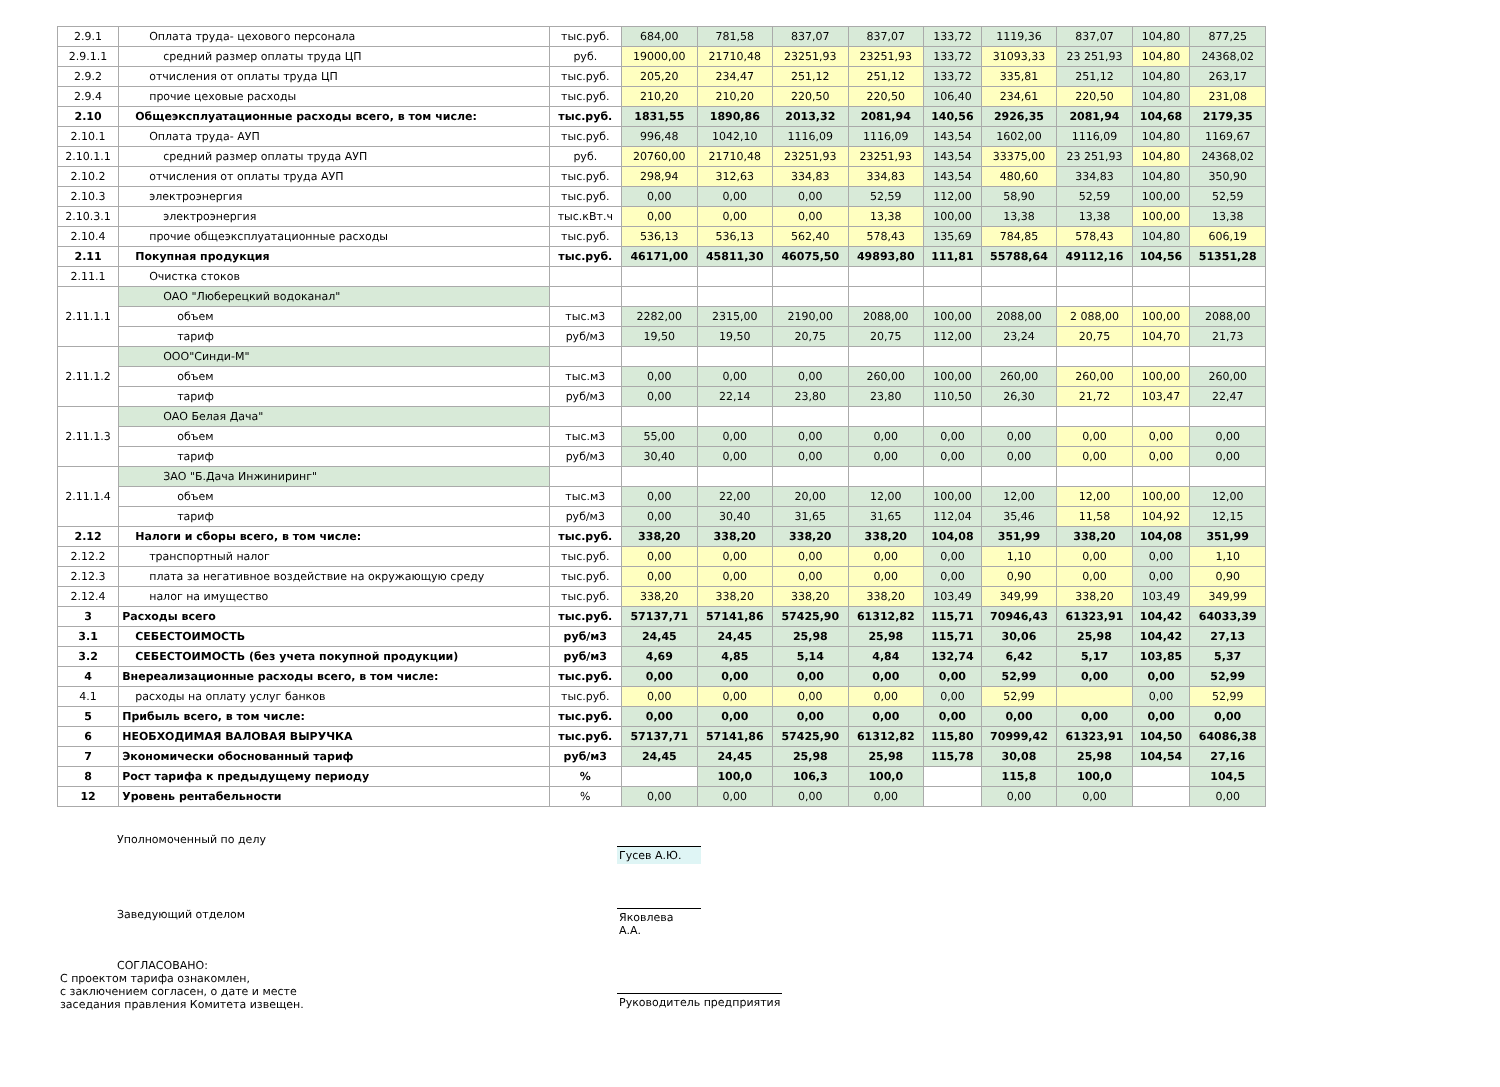| 2.9.1 | Оплата труда- цехового персонала | тыс.руб. | 684,00 | 781,58 | 837,07 | 837,07 | 133,72 | 1119,36 | 837,07 | 104,80 | 877,25 |
| 2.9.1.1 | средний размер оплаты труда ЦП | руб. | 19000,00 | 21710,48 | 23251,93 | 23251,93 | 133,72 | 31093,33 | 23 251,93 | 104,80 | 24368,02 |
| 2.9.2 | отчисления от оплаты труда ЦП | тыс.руб. | 205,20 | 234,47 | 251,12 | 251,12 | 133,72 | 335,81 | 251,12 | 104,80 | 263,17 |
| 2.9.4 | прочие цеховые расходы | тыс.руб. | 210,20 | 210,20 | 220,50 | 220,50 | 106,40 | 234,61 | 220,50 | 104,80 | 231,08 |
| 2.10 | Общеэксплуатационные расходы всего, в том числе: | тыс.руб. | 1831,55 | 1890,86 | 2013,32 | 2081,94 | 140,56 | 2926,35 | 2081,94 | 104,68 | 2179,35 |
| 2.10.1 | Оплата труда- АУП | тыс.руб. | 996,48 | 1042,10 | 1116,09 | 1116,09 | 143,54 | 1602,00 | 1116,09 | 104,80 | 1169,67 |
| 2.10.1.1 | средний размер оплаты труда АУП | руб. | 20760,00 | 21710,48 | 23251,93 | 23251,93 | 143,54 | 33375,00 | 23 251,93 | 104,80 | 24368,02 |
| 2.10.2 | отчисления от оплаты труда АУП | тыс.руб. | 298,94 | 312,63 | 334,83 | 334,83 | 143,54 | 480,60 | 334,83 | 104,80 | 350,90 |
| 2.10.3 | электроэнергия | тыс.руб. | 0,00 | 0,00 | 0,00 | 52,59 | 112,00 | 58,90 | 52,59 | 100,00 | 52,59 |
| 2.10.3.1 | электроэнергия | тыс.кВт.ч | 0,00 | 0,00 | 0,00 | 13,38 | 100,00 | 13,38 | 13,38 | 100,00 | 13,38 |
| 2.10.4 | прочие общеэксплуатационные расходы | тыс.руб. | 536,13 | 536,13 | 562,40 | 578,43 | 135,69 | 784,85 | 578,43 | 104,80 | 606,19 |
| 2.11 | Покупная продукция | тыс.руб. | 46171,00 | 45811,30 | 46075,50 | 49893,80 | 111,81 | 55788,64 | 49112,16 | 104,56 | 51351,28 |
| 2.11.1 | Очистка стоков | | | | | | | | | | |
| 2.11.1.1 | ОАО "Люберецкий водоканал" | | | | | | | | | | |
| | объем | тыс.м3 | 2282,00 | 2315,00 | 2190,00 | 2088,00 | 100,00 | 2088,00 | 2 088,00 | 100,00 | 2088,00 |
| | тариф | руб/м3 | 19,50 | 19,50 | 20,75 | 20,75 | 112,00 | 23,24 | 20,75 | 104,70 | 21,73 |
| 2.11.1.2 | ООО"Синди-М" | | | | | | | | | | |
| | объем | тыс.м3 | 0,00 | 0,00 | 0,00 | 260,00 | 100,00 | 260,00 | 260,00 | 100,00 | 260,00 |
| | тариф | руб/м3 | 0,00 | 22,14 | 23,80 | 23,80 | 110,50 | 26,30 | 21,72 | 103,47 | 22,47 |
| 2.11.1.3 | ОАО Белая Дача" | | | | | | | | | | |
| | объем | тыс.м3 | 55,00 | 0,00 | 0,00 | 0,00 | 0,00 | 0,00 | 0,00 | 0,00 | 0,00 |
| | тариф | руб/м3 | 30,40 | 0,00 | 0,00 | 0,00 | 0,00 | 0,00 | 0,00 | 0,00 | 0,00 |
| 2.11.1.4 | ЗАО "Б.Дача Инжиниринг" | | | | | | | | | | |
| | объем | тыс.м3 | 0,00 | 22,00 | 20,00 | 12,00 | 100,00 | 12,00 | 12,00 | 100,00 | 12,00 |
| | тариф | руб/м3 | 0,00 | 30,40 | 31,65 | 31,65 | 112,04 | 35,46 | 11,58 | 104,92 | 12,15 |
| 2.12 | Налоги и сборы всего, в том числе: | тыс.руб. | 338,20 | 338,20 | 338,20 | 338,20 | 104,08 | 351,99 | 338,20 | 104,08 | 351,99 |
| 2.12.2 | транспортный налог | тыс.руб. | 0,00 | 0,00 | 0,00 | 0,00 | 0,00 | 1,10 | 0,00 | 0,00 | 1,10 |
| 2.12.3 | плата за негативное воздействие на окружающую среду | тыс.руб. | 0,00 | 0,00 | 0,00 | 0,00 | 0,00 | 0,90 | 0,00 | 0,00 | 0,90 |
| 2.12.4 | налог на имущество | тыс.руб. | 338,20 | 338,20 | 338,20 | 338,20 | 103,49 | 349,99 | 338,20 | 103,49 | 349,99 |
| 3 | Расходы всего | тыс.руб. | 57137,71 | 57141,86 | 57425,90 | 61312,82 | 115,71 | 70946,43 | 61323,91 | 104,42 | 64033,39 |
| 3.1 | СЕБЕСТОИМОСТЬ | руб/м3 | 24,45 | 24,45 | 25,98 | 25,98 | 115,71 | 30,06 | 25,98 | 104,42 | 27,13 |
| 3.2 | СЕБЕСТОИМОСТЬ (без учета покупной продукции) | руб/м3 | 4,69 | 4,85 | 5,14 | 4,84 | 132,74 | 6,42 | 5,17 | 103,85 | 5,37 |
| 4 | Внереализационные расходы всего, в том числе: | тыс.руб. | 0,00 | 0,00 | 0,00 | 0,00 | 0,00 | 52,99 | 0,00 | 0,00 | 52,99 |
| 4.1 | расходы на оплату услуг банков | тыс.руб. | 0,00 | 0,00 | 0,00 | 0,00 | 0,00 | 52,99 | | 0,00 | 52,99 |
| 5 | Прибыль всего, в том числе: | тыс.руб. | 0,00 | 0,00 | 0,00 | 0,00 | 0,00 | 0,00 | 0,00 | 0,00 | 0,00 |
| 6 | НЕОБХОДИМАЯ ВАЛОВАЯ ВЫРУЧКА | тыс.руб. | 57137,71 | 57141,86 | 57425,90 | 61312,82 | 115,80 | 70999,42 | 61323,91 | 104,50 | 64086,38 |
| 7 | Экономически обоснованный тариф | руб/м3 | 24,45 | 24,45 | 25,98 | 25,98 | 115,78 | 30,08 | 25,98 | 104,54 | 27,16 |
| 8 | Рост тарифа к предыдущему периоду | % | | 100,0 | 106,3 | 100,0 | | 115,8 | 100,0 | | 104,5 |
| 12 | Уровень рентабельности | % | 0,00 | 0,00 | 0,00 | 0,00 | | 0,00 | 0,00 | | 0,00 |
Уполномоченный по делу
Гусев А.Ю.
Заведующий отделом Яковлева А.А.
СОГЛАСОВАНО:
С проектом тарифа ознакомлен,
с заключением согласен, о дате и месте
заседания правления Комитета извещен.
Руководитель предприятия